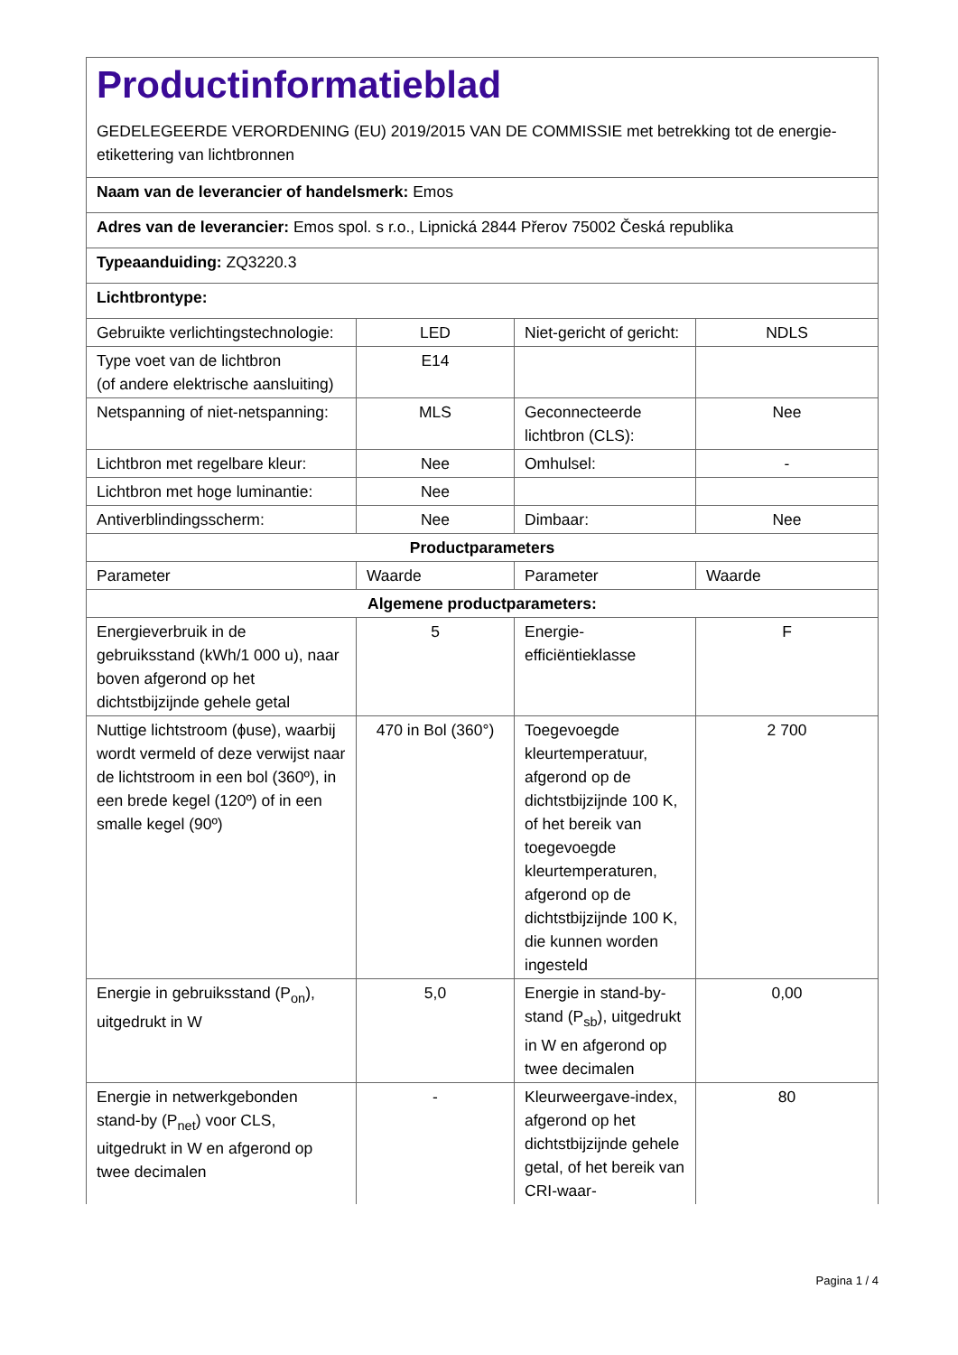| Productinformatieblad GEDELEGEERDE VERORDENING (EU) 2019/2015 VAN DE COMMISSIE met betrekking tot de energie-etikettering van lichtbronnen | | | |
| Naam van de leverancier of handelsmerk: Emos | | | |
| Adres van de leverancier: Emos spol. s r.o., Lipnická 2844 Přerov 75002 Česká republika | | | |
| Typeaanduiding: ZQ3220.3 | | | |
| Lichtbrontype: | | | |
| Gebruikte verlichtingstechnologie: | LED | Niet-gericht of gericht: | NDLS |
| Type voet van de lichtbron (of andere elektrische aansluiting) | E14 | | |
| Netspanning of niet-netspanning: | MLS | Geconnecteerde lichtbron (CLS): | Nee |
| Lichtbron met regelbare kleur: | Nee | Omhulsel: | - |
| Lichtbron met hoge luminantie: | Nee | | |
| Antiverblindingsscherm: | Nee | Dimbaar: | Nee |
| Productparameters | | | |
| Parameter | Waarde | Parameter | Waarde |
| Algemene productparameters: | | | |
| Energieverbruik in de gebruiksstand (kWh/1 000 u), naar boven afgerond op het dichtstbijzijnde gehele getal | 5 | Energie-efficiëntieklasse | F |
| Nuttige lichtstroom (ϕuse), waarbij wordt vermeld of deze verwijst naar de lichtstroom in een bol (360º), in een brede kegel (120º) of in een smalle kegel (90º) | 470 in Bol (360°) | Toegevoegde kleurtemperatuur, afgerond op de dichtstbijzijnde 100 K, of het bereik van toegevoegde kleurtemperaturen, afgerond op de dichtstbijzijnde 100 K, die kunnen worden ingesteld | 2 700 |
| Energie in gebruiksstand (P<sub>on</sub>), uitgedrukt in W | 5,0 | Energie in stand-by-stand (P<sub>sb</sub>), uitgedrukt in W en afgerond op twee decimalen | 0,00 |
| Energie in netwerkgebonden stand-by (P<sub>net</sub>) voor CLS, uitgedrukt in W en afgerond op twee decimalen | - | Kleurweergave-index, afgerond op het dichtstbijzijnde gehele getal, of het bereik van CRI-waar- | 80 |
Pagina 1 / 4